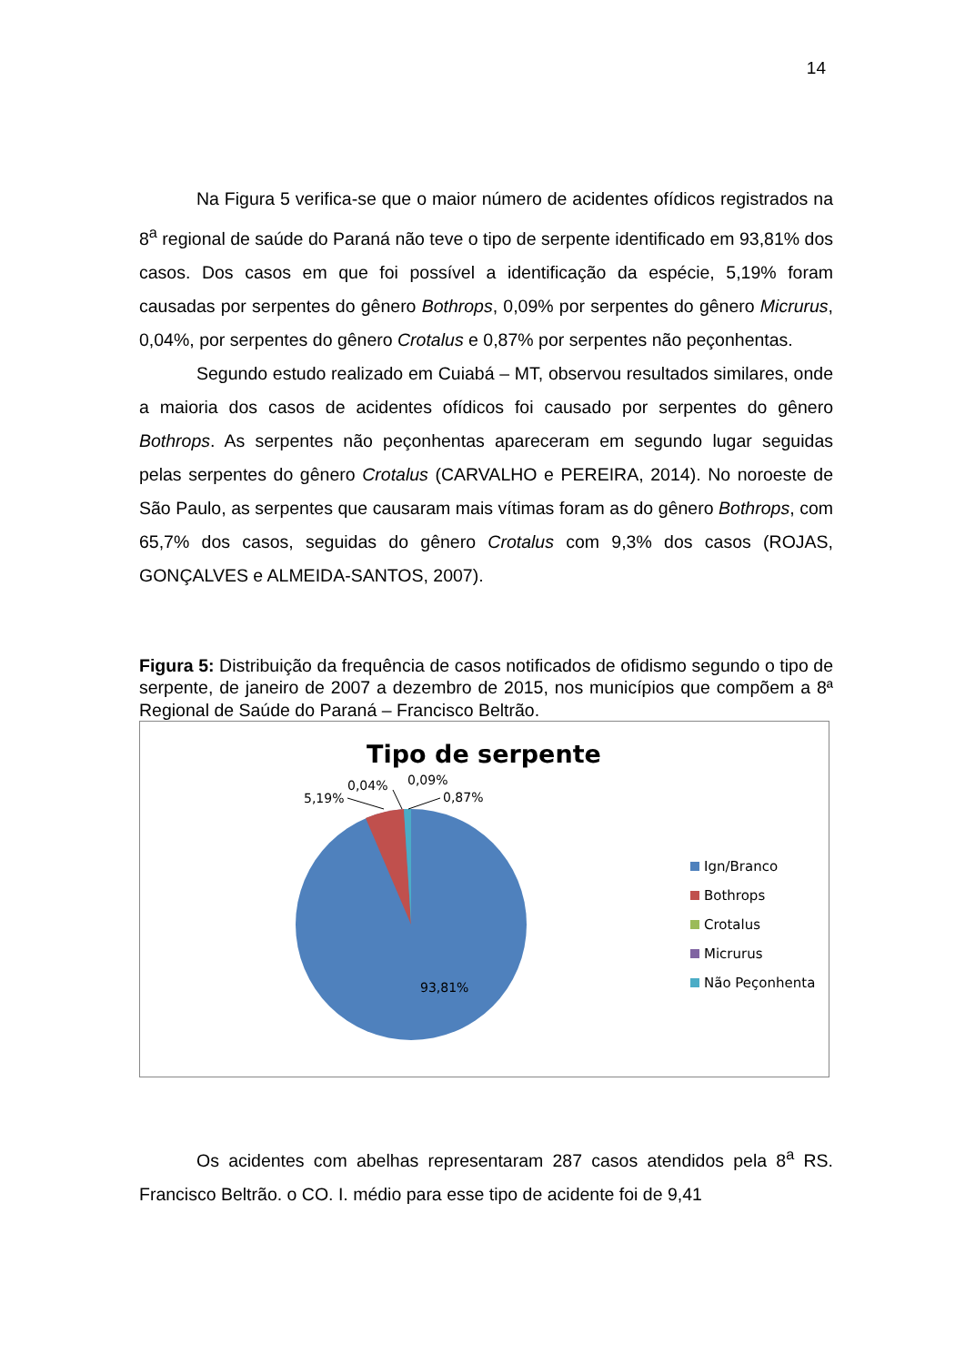14
Na Figura 5 verifica-se que o maior número de acidentes ofídicos registrados na 8<sup>a</sup> regional de saúde do Paraná não teve o tipo de serpente identificado em 93,81% dos casos. Dos casos em que foi possível a identificação da espécie, 5,19% foram causadas por serpentes do gênero Bothrops, 0,09% por serpentes do gênero Micrurus, 0,04%, por serpentes do gênero Crotalus e 0,87% por serpentes não peçonhentas.
Segundo estudo realizado em Cuiabá – MT, observou resultados similares, onde a maioria dos casos de acidentes ofídicos foi causado por serpentes do gênero Bothrops. As serpentes não peçonhentas apareceram em segundo lugar seguidas pelas serpentes do gênero Crotalus (CARVALHO e PEREIRA, 2014). No noroeste de São Paulo, as serpentes que causaram mais vítimas foram as do gênero Bothrops, com 65,7% dos casos, seguidas do gênero Crotalus com 9,3% dos casos (ROJAS, GONÇALVES e ALMEIDA-SANTOS, 2007).
Figura 5: Distribuição da frequência de casos notificados de ofidismo segundo o tipo de serpente, de janeiro de 2007 a dezembro de 2015, nos municípios que compõem a 8ª Regional de Saúde do Paraná – Francisco Beltrão.
Tipo de serpente
5,19%
0,04%
0,09%
0,87%
93,81%
Ign/Branco
Bothrops
Crotalus
Micrurus
Não Peçonhenta
Os acidentes com abelhas representaram 287 casos atendidos pela 8<sup>a</sup> RS. Francisco Beltrão. o CO. I. médio para esse tipo de acidente foi de 9,41